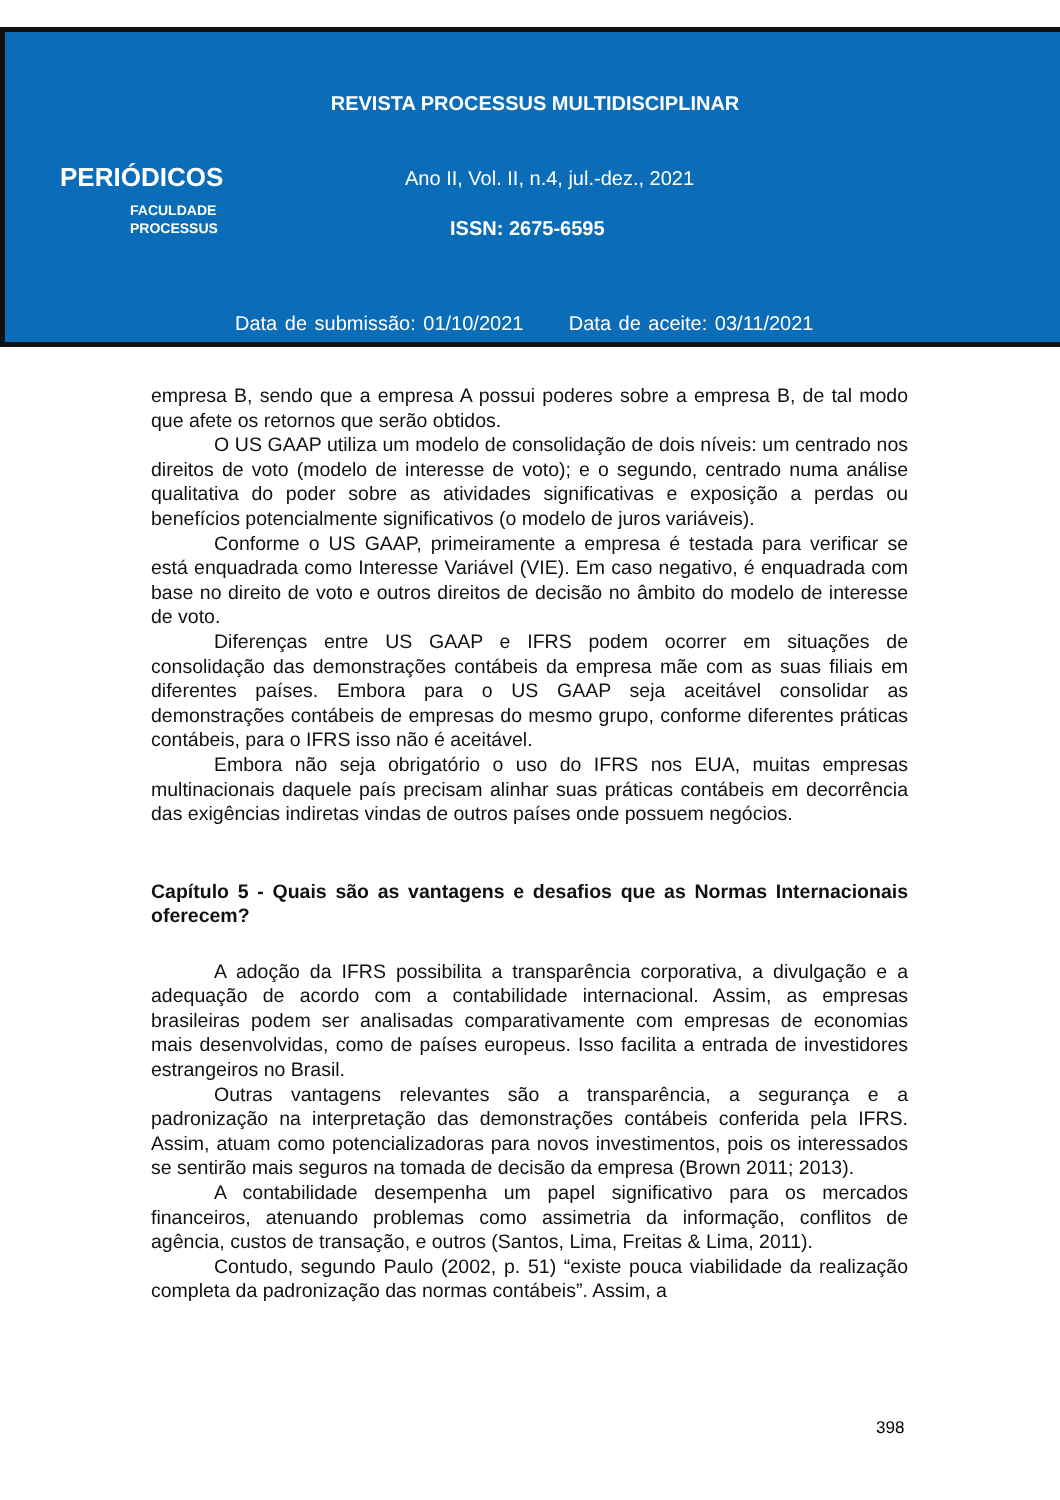REVISTA PROCESSUS MULTIDISCIPLINAR
PERIÓDICOS
FACULDADE
PROCESSUS
Ano II, Vol. II, n.4, jul.-dez., 2021
ISSN: 2675-6595
Data de submissão: 01/10/2021 Data de aceite: 03/11/2021
empresa B, sendo que a empresa A possui poderes sobre a empresa B, de tal modo que afete os retornos que serão obtidos.
O US GAAP utiliza um modelo de consolidação de dois níveis: um centrado nos direitos de voto (modelo de interesse de voto); e o segundo, centrado numa análise qualitativa do poder sobre as atividades significativas e exposição a perdas ou benefícios potencialmente significativos (o modelo de juros variáveis).
Conforme o US GAAP, primeiramente a empresa é testada para verificar se está enquadrada como Interesse Variável (VIE). Em caso negativo, é enquadrada com base no direito de voto e outros direitos de decisão no âmbito do modelo de interesse de voto.
Diferenças entre US GAAP e IFRS podem ocorrer em situações de consolidação das demonstrações contábeis da empresa mãe com as suas filiais em diferentes países. Embora para o US GAAP seja aceitável consolidar as demonstrações contábeis de empresas do mesmo grupo, conforme diferentes práticas contábeis, para o IFRS isso não é aceitável.
Embora não seja obrigatório o uso do IFRS nos EUA, muitas empresas multinacionais daquele país precisam alinhar suas práticas contábeis em decorrência das exigências indiretas vindas de outros países onde possuem negócios.
Capítulo 5 - Quais são as vantagens e desafios que as Normas Internacionais oferecem?
A adoção da IFRS possibilita a transparência corporativa, a divulgação e a adequação de acordo com a contabilidade internacional. Assim, as empresas brasileiras podem ser analisadas comparativamente com empresas de economias mais desenvolvidas, como de países europeus. Isso facilita a entrada de investidores estrangeiros no Brasil.
Outras vantagens relevantes são a transparência, a segurança e a padronização na interpretação das demonstrações contábeis conferida pela IFRS. Assim, atuam como potencializadoras para novos investimentos, pois os interessados se sentirão mais seguros na tomada de decisão da empresa (Brown 2011; 2013).
A contabilidade desempenha um papel significativo para os mercados financeiros, atenuando problemas como assimetria da informação, conflitos de agência, custos de transação, e outros (Santos, Lima, Freitas & Lima, 2011).
Contudo, segundo Paulo (2002, p. 51) “existe pouca viabilidade da realização completa da padronização das normas contábeis”. Assim, a
398